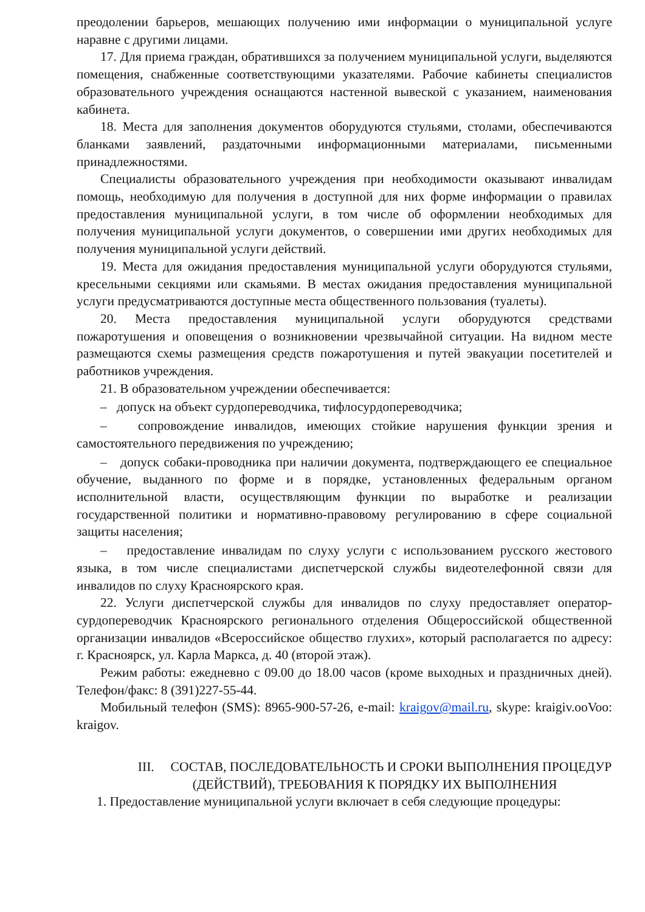преодолении барьеров, мешающих получению ими информации о муниципальной услуге наравне с другими лицами.
17. Для приема граждан, обратившихся за получением муниципальной услуги, выделяются помещения, снабженные соответствующими указателями. Рабочие кабинеты специалистов образовательного учреждения оснащаются настенной вывеской с указанием, наименования кабинета.
18. Места для заполнения документов оборудуются стульями, столами, обеспечиваются бланками заявлений, раздаточными информационными материалами, письменными принадлежностями.
Специалисты образовательного учреждения при необходимости оказывают инвалидам помощь, необходимую для получения в доступной для них форме информации о правилах предоставления муниципальной услуги, в том числе об оформлении необходимых для получения муниципальной услуги документов, о совершении ими других необходимых для получения муниципальной услуги действий.
19. Места для ожидания предоставления муниципальной услуги оборудуются стульями, кресельными секциями или скамьями. В местах ожидания предоставления муниципальной услуги предусматриваются доступные места общественного пользования (туалеты).
20. Места предоставления муниципальной услуги оборудуются средствами пожаротушения и оповещения о возникновении чрезвычайной ситуации. На видном месте размещаются схемы размещения средств пожаротушения и путей эвакуации посетителей и работников учреждения.
21. В образовательном учреждении обеспечивается:
– допуск на объект сурдопереводчика, тифлосурдопереводчика;
– сопровождение инвалидов, имеющих стойкие нарушения функции зрения и самостоятельного передвижения по учреждению;
– допуск собаки-проводника при наличии документа, подтверждающего ее специальное обучение, выданного по форме и в порядке, установленных федеральным органом исполнительной власти, осуществляющим функции по выработке и реализации государственной политики и нормативно-правовому регулированию в сфере социальной защиты населения;
– предоставление инвалидам по слуху услуги с использованием русского жестового языка, в том числе специалистами диспетчерской службы видеотелефонной связи для инвалидов по слуху Красноярского края.
22. Услуги диспетчерской службы для инвалидов по слуху предоставляет оператор-сурдопереводчик Красноярского регионального отделения Общероссийской общественной организации инвалидов «Всероссийское общество глухих», который располагается по адресу: г. Красноярск, ул. Карла Маркса, д. 40 (второй этаж).
Режим работы: ежедневно с 09.00 до 18.00 часов (кроме выходных и праздничных дней). Телефон/факс: 8 (391)227-55-44.
Мобильный телефон (SMS): 8965-900-57-26, e-mail: kraigov@mail.ru, skype: kraigiv.ooVoo: kraigov.
III. СОСТАВ, ПОСЛЕДОВАТЕЛЬНОСТЬ И СРОКИ ВЫПОЛНЕНИЯ ПРОЦЕДУР (ДЕЙСТВИЙ), ТРЕБОВАНИЯ К ПОРЯДКУ ИХ ВЫПОЛНЕНИЯ
1. Предоставление муниципальной услуги включает в себя следующие процедуры: